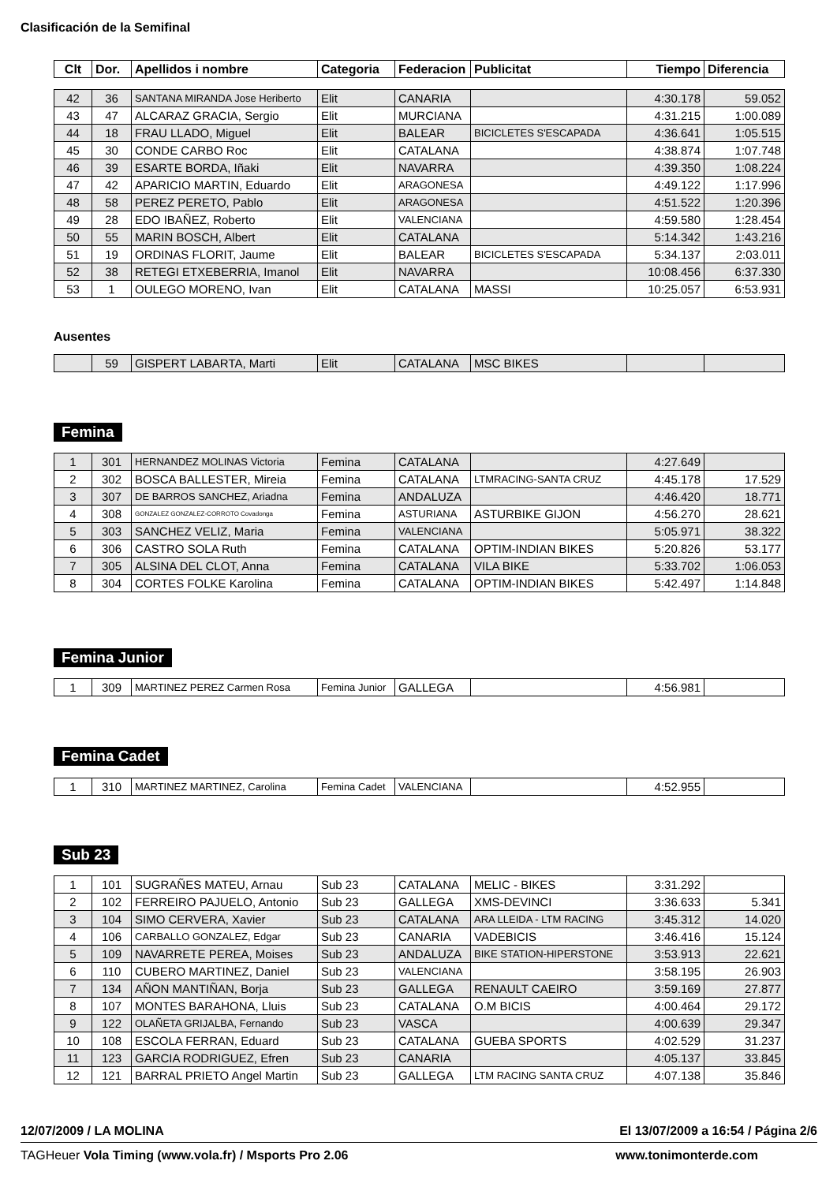Clasificación de la Semifinal
| Clt | Dor. | Apellidos i nombre | Categoria | Federacion | Publicitat | Tiempo | Diferencia |
| --- | --- | --- | --- | --- | --- | --- | --- |
| 42 | 36 | SANTANA MIRANDA Jose Heriberto | Elit | CANARIA | | 4:30.178 | 59.052 |
| 43 | 47 | ALCARAZ GRACIA, Sergio | Elit | MURCIANA | | 4:31.215 | 1:00.089 |
| 44 | 18 | FRAU LLADO, Miguel | Elit | BALEAR | BICICLETES S'ESCAPADA | 4:36.641 | 1:05.515 |
| 45 | 30 | CONDE CARBO Roc | Elit | CATALANA | | 4:38.874 | 1:07.748 |
| 46 | 39 | ESARTE BORDA, Iñaki | Elit | NAVARRA | | 4:39.350 | 1:08.224 |
| 47 | 42 | APARICIO MARTIN, Eduardo | Elit | ARAGONESA | | 4:49.122 | 1:17.996 |
| 48 | 58 | PEREZ PERETO, Pablo | Elit | ARAGONESA | | 4:51.522 | 1:20.396 |
| 49 | 28 | EDO IBAÑEZ, Roberto | Elit | VALENCIANA | | 4:59.580 | 1:28.454 |
| 50 | 55 | MARIN BOSCH, Albert | Elit | CATALANA | | 5:14.342 | 1:43.216 |
| 51 | 19 | ORDINAS FLORIT, Jaume | Elit | BALEAR | BICICLETES S'ESCAPADA | 5:34.137 | 2:03.011 |
| 52 | 38 | RETEGI ETXEBERRIA, Imanol | Elit | NAVARRA | | 10:08.456 | 6:37.330 |
| 53 | 1 | OULEGO MORENO, Ivan | Elit | CATALANA | MASSI | 10:25.057 | 6:53.931 |
Ausentes
| | 59 | GISPERT LABARTA, Marti | Elit | CATALANA | MSC BIKES | | |
Femina
| 1 | 301 | HERNANDEZ MOLINAS Victoria | Femina | CATALANA | | 4:27.649 | |
| 2 | 302 | BOSCA BALLESTER, Mireia | Femina | CATALANA | LTMRACING-SANTA CRUZ | 4:45.178 | 17.529 |
| 3 | 307 | DE BARROS SANCHEZ, Ariadna | Femina | ANDALUZA | | 4:46.420 | 18.771 |
| 4 | 308 | GONZALEZ GONZALEZ-CORROTO Covadonga | Femina | ASTURIANA | ASTURBIKE GIJON | 4:56.270 | 28.621 |
| 5 | 303 | SANCHEZ VELIZ, Maria | Femina | VALENCIANA | | 5:05.971 | 38.322 |
| 6 | 306 | CASTRO SOLA Ruth | Femina | CATALANA | OPTIM-INDIAN BIKES | 5:20.826 | 53.177 |
| 7 | 305 | ALSINA DEL CLOT, Anna | Femina | CATALANA | VILA BIKE | 5:33.702 | 1:06.053 |
| 8 | 304 | CORTES FOLKE Karolina | Femina | CATALANA | OPTIM-INDIAN BIKES | 5:42.497 | 1:14.848 |
Femina Junior
| 1 | 309 | MARTINEZ PEREZ Carmen Rosa | Femina Junior | GALLEGA | | 4:56.981 | |
Femina Cadet
| 1 | 310 | MARTINEZ MARTINEZ, Carolina | Femina Cadet | VALENCIANA | | 4:52.955 | |
Sub 23
| 1 | 101 | SUGRAÑES MATEU, Arnau | Sub 23 | CATALANA | MELIC - BIKES | 3:31.292 | |
| 2 | 102 | FERREIRO PAJUELO, Antonio | Sub 23 | GALLEGA | XMS-DEVINCI | 3:36.633 | 5.341 |
| 3 | 104 | SIMO CERVERA, Xavier | Sub 23 | CATALANA | ARA LLEIDA - LTM RACING | 3:45.312 | 14.020 |
| 4 | 106 | CARBALLO GONZALEZ, Edgar | Sub 23 | CANARIA | VADEBICIS | 3:46.416 | 15.124 |
| 5 | 109 | NAVARRETE PEREA, Moises | Sub 23 | ANDALUZA | BIKE STATION-HIPERSTONE | 3:53.913 | 22.621 |
| 6 | 110 | CUBERO MARTINEZ, Daniel | Sub 23 | VALENCIANA | | 3:58.195 | 26.903 |
| 7 | 134 | AÑON MANTIÑAN, Borja | Sub 23 | GALLEGA | RENAULT CAEIRO | 3:59.169 | 27.877 |
| 8 | 107 | MONTES BARAHONA, Lluis | Sub 23 | CATALANA | O.M BICIS | 4:00.464 | 29.172 |
| 9 | 122 | OLAÑETA GRIJALBA, Fernando | Sub 23 | VASCA | | 4:00.639 | 29.347 |
| 10 | 108 | ESCOLA FERRAN, Eduard | Sub 23 | CATALANA | GUEBA SPORTS | 4:02.529 | 31.237 |
| 11 | 123 | GARCIA RODRIGUEZ, Efren | Sub 23 | CANARIA | | 4:05.137 | 33.845 |
| 12 | 121 | BARRAL PRIETO Angel Martin | Sub 23 | GALLEGA | LTM RACING SANTA CRUZ | 4:07.138 | 35.846 |
12/07/2009 / LA MOLINA
El 13/07/2009 a 16:54 / Página 2/6
TAGHeuer Vola Timing (www.vola.fr) / Msports Pro 2.06
www.tonimonterde.com